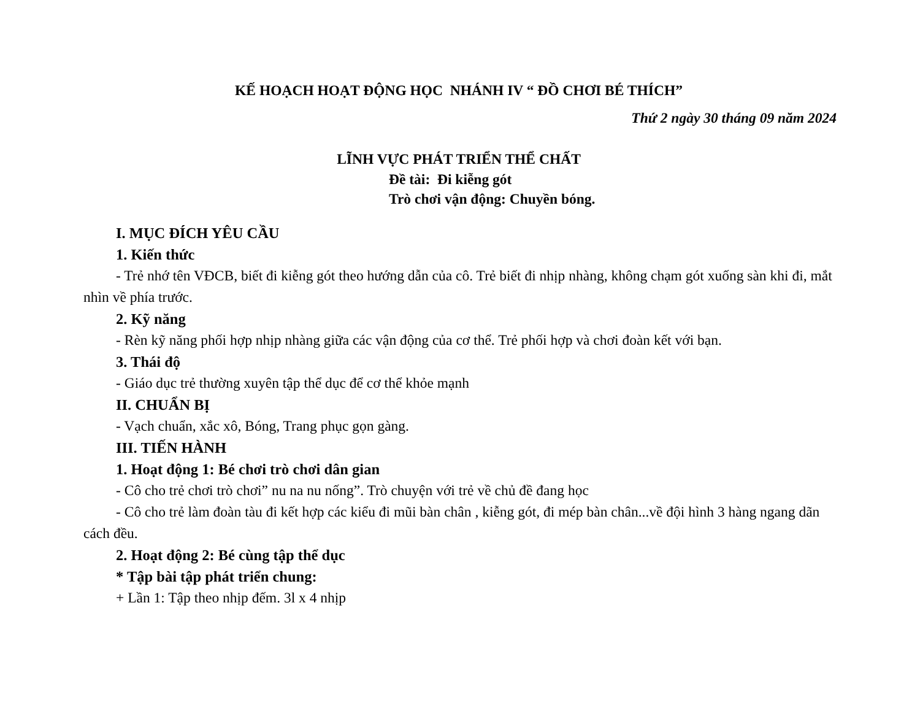KẾ HOẠCH HOẠT ĐỘNG HỌC NHÁNH IV “ ĐỒ CHƠI BÉ THÍCH”
Thứ 2 ngày 30 tháng 09 năm 2024
LĨNH VỰC PHÁT TRIỂN THỂ CHẤT
Đề tài: Đi kiễng gót
Trò chơi vận động: Chuyền bóng.
I. MỤC ĐÍCH YÊU CẦU
1. Kiến thức
- Trẻ nhớ tên VĐCB, biết đi kiễng gót theo hướng dẫn của cô. Trẻ biết đi nhịp nhàng, không chạm gót xuống sàn khi đi, mắt nhìn về phía trước.
2. Kỹ năng
- Rèn kỹ năng phối hợp nhịp nhàng giữa các vận động của cơ thể. Trẻ phối hợp và chơi đoàn kết với bạn.
3. Thái độ
- Giáo dục trẻ thường xuyên tập thể dục để cơ thể khỏe mạnh
II. CHUẨN BỊ
- Vạch chuẩn, xắc xô, Bóng, Trang phục gọn gàng.
III. TIẾN HÀNH
1. Hoạt động 1: Bé chơi trò chơi dân gian
- Cô cho trẻ chơi trò chơi” nu na nu nống”. Trò chuyện với trẻ về chủ đề đang học
- Cô cho trẻ làm đoàn tàu đi kết hợp các kiểu đi mũi bàn chân , kiễng gót, đi mép bàn chân...về đội hình 3 hàng ngang dãn cách đều.
2. Hoạt động 2: Bé cùng tập thể dục
* Tập bài tập phát triển chung:
+ Lần 1: Tập theo nhịp đếm. 3l x 4 nhịp